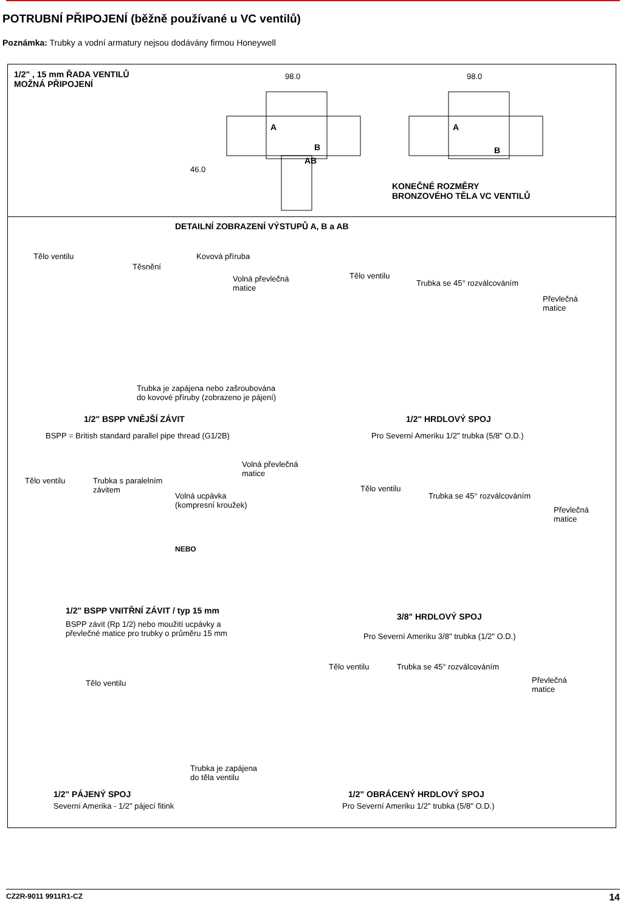POTRUBNÍ PŘIPOJENÍ (běžně používané u VC ventilů)
Poznámka: Trubky a vodní armatury nejsou dodávány firmou Honeywell
1/2" , 15 mm ŘADA VENTILŮ
MOŽNÁ PŘIPOJENÍ
98.0 98.0
A
B
AB
46.0
A
B
KONEČNÉ ROZMĚRY
BRONZOVÉHO TĚLA VC VENTILŮ
DETAILNÍ ZOBRAZENÍ VÝSTUPŮ A, B a AB
Tělo ventilu
Těsnění
Kovová příruba
Volná převlečná
matice
Trubka je zapájena nebo zašroubována
do kovové příruby (zobrazeno je pájení)
1/2" BSPP VNĚJŠÍ ZÁVIT
BSPP = British standard parallel pipe thread (G1/2B)
Tělo ventilu
Trubka se 45° rozválcováním
Převlečná
matice
1/2" HRDLOVÝ SPOJ
Pro Severní Ameriku 1/2" trubka (5/8" O.D.)
Volná převlečná
matice
Tělo ventilu
Trubka s paralelním
závitem
Volná ucpávka
(kompresní kroužek)
NEBO
1/2" BSPP VNITŘNÍ ZÁVIT / typ 15 mm
BSPP závit (Rp 1/2) nebo moužití ucpávky a
převlečné matice pro trubky o průměru 15 mm
Tělo ventilu
Trubka se 45° rozválcováním
Převlečná
matice
3/8" HRDLOVÝ SPOJ
Pro Severní Ameriku 3/8" trubka (1/2" O.D.)
Tělo ventilu
Trubka je zapájena
do těla ventilu
1/2" PÁJENÝ SPOJ
Severní Amerika - 1/2" pájecí fitink
Tělo ventilu Trubka se 45° rozválcováním
Převlečná
matice
1/2" OBRÁCENÝ HRDLOVÝ SPOJ
Pro Severní Ameriku 1/2" trubka (5/8" O.D.)
CZ2R-9011 9911R1-CZ 14